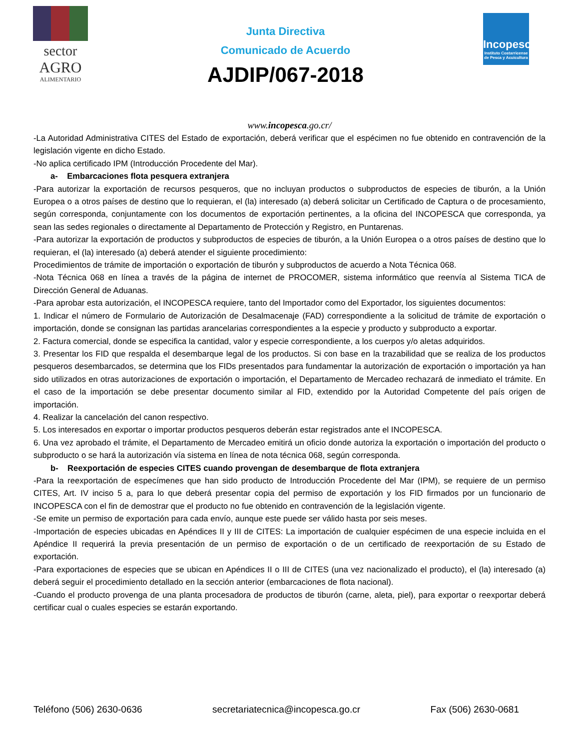sector
AGRO
ALIMENTARIO
Junta Directiva
Comunicado de Acuerdo
AJDIP/067-2018
Incopesca
Instituto Costarricense de Pesca y Acuicultura
www.incopesca.go.cr/
-La Autoridad Administrativa CITES del Estado de exportación, deberá verificar que el espécimen no fue obtenido en contravención de la legislación vigente en dicho Estado.
-No aplica certificado IPM (Introducción Procedente del Mar).
a- Embarcaciones flota pesquera extranjera
-Para autorizar la exportación de recursos pesqueros, que no incluyan productos o subproductos de especies de tiburón, a la Unión Europea o a otros países de destino que lo requieran, el (la) interesado (a) deberá solicitar un Certificado de Captura o de procesamiento, según corresponda, conjuntamente con los documentos de exportación pertinentes, a la oficina del INCOPESCA que corresponda, ya sean las sedes regionales o directamente al Departamento de Protección y Registro, en Puntarenas.
-Para autorizar la exportación de productos y subproductos de especies de tiburón, a la Unión Europea o a otros países de destino que lo requieran, el (la) interesado (a) deberá atender el siguiente procedimiento:
Procedimientos de trámite de importación o exportación de tiburón y subproductos de acuerdo a Nota Técnica 068.
-Nota Técnica 068 en línea a través de la página de internet de PROCOMER, sistema informático que reenvía al Sistema TICA de Dirección General de Aduanas.
-Para aprobar esta autorización, el INCOPESCA requiere, tanto del Importador como del Exportador, los siguientes documentos:
1. Indicar el número de Formulario de Autorización de Desalmacenaje (FAD) correspondiente a la solicitud de trámite de exportación o importación, donde se consignan las partidas arancelarias correspondientes a la especie y producto y subproducto a exportar.
2. Factura comercial, donde se especifica la cantidad, valor y especie correspondiente, a los cuerpos y/o aletas adquiridos.
3. Presentar los FID que respalda el desembarque legal de los productos. Si con base en la trazabilidad que se realiza de los productos pesqueros desembarcados, se determina que los FIDs presentados para fundamentar la autorización de exportación o importación ya han sido utilizados en otras autorizaciones de exportación o importación, el Departamento de Mercadeo rechazará de inmediato el trámite. En el caso de la importación se debe presentar documento similar al FID, extendido por la Autoridad Competente del país origen de importación.
4. Realizar la cancelación del canon respectivo.
5. Los interesados en exportar o importar productos pesqueros deberán estar registrados ante el INCOPESCA.
6. Una vez aprobado el trámite, el Departamento de Mercadeo emitirá un oficio donde autoriza la exportación o importación del producto o subproducto o se hará la autorización vía sistema en línea de nota técnica 068, según corresponda.
b- Reexportación de especies CITES cuando provengan de desembarque de flota extranjera
-Para la reexportación de especímenes que han sido producto de Introducción Procedente del Mar (IPM), se requiere de un permiso CITES, Art. IV inciso 5 a, para lo que deberá presentar copia del permiso de exportación y los FID firmados por un funcionario de INCOPESCA con el fin de demostrar que el producto no fue obtenido en contravención de la legislación vigente.
-Se emite un permiso de exportación para cada envío, aunque este puede ser válido hasta por seis meses.
-Importación de especies ubicadas en Apéndices II y III de CITES: La importación de cualquier espécimen de una especie incluida en el Apéndice II requerirá la previa presentación de un permiso de exportación o de un certificado de reexportación de su Estado de exportación.
-Para exportaciones de especies que se ubican en Apéndices II o III de CITES (una vez nacionalizado el producto), el (la) interesado (a) deberá seguir el procedimiento detallado en la sección anterior (embarcaciones de flota nacional).
-Cuando el producto provenga de una planta procesadora de productos de tiburón (carne, aleta, piel), para exportar o reexportar deberá certificar cual o cuales especies se estarán exportando.
Teléfono (506) 2630-0636 secretariatecnica@incopesca.go.cr Fax (506) 2630-0681